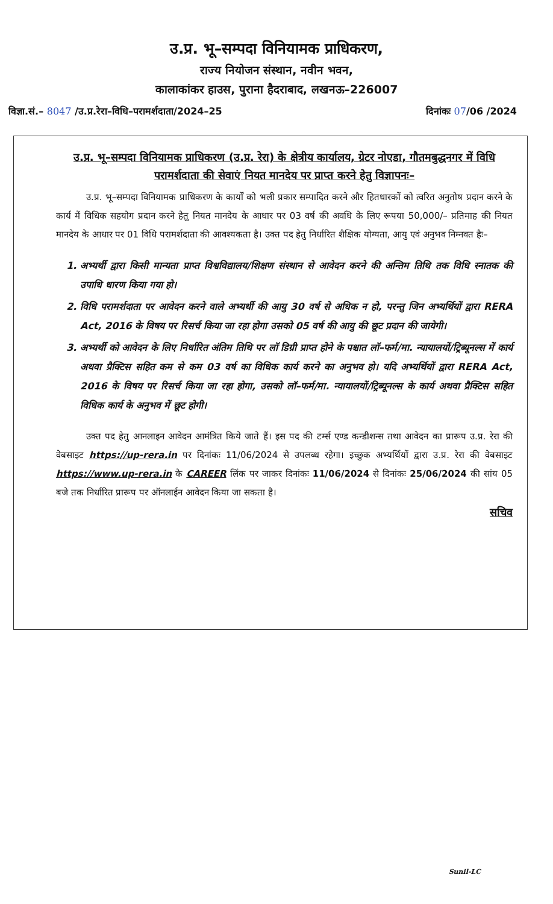उ.प्र. भू–सम्पदा विनियामक प्राधिकरण,
राज्य नियोजन संस्थान, नवीन भवन,
कालाकांकर हाउस, पुराना हैदराबाद, लखनऊ–226007
विज्ञा.सं.– 8047 /उ.प्र.रेरा–विधि–परामर्शदाता/2024–25 दिनांकः 07/06 /2024
उ.प्र. भू–सम्पदा विनियामक प्राधिकरण (उ.प्र. रेरा) के क्षेत्रीय कार्यालय, ग्रेटर नोएडा, गौतमबुद्धनगर में विधि परामर्शदाता की सेवाएं नियत मानदेय पर प्राप्त करने हेतु विज्ञापनः–
उ.प्र. भू–सम्पदा विनियामक प्राधिकरण के कार्यों को भली प्रकार सम्पादित करने और हितधारकों को त्वरित अनुतोष प्रदान करने के कार्य में विधिक सहयोग प्रदान करने हेतु नियत मानदेय के आधार पर 03 वर्ष की अवधि के लिए रूपया 50,000/– प्रतिमाह की नियत मानदेय के आधार पर 01 विधि परामर्शदाता की आवश्यकता है। उक्त पद हेतु निर्धारित शैक्षिक योग्यता, आयु एवं अनुभव निम्नवत हैः–
1. अभ्यर्थी द्वारा किसी मान्यता प्राप्त विश्वविद्यालय/शिक्षण संस्थान से आवेदन करने की अन्तिम तिथि तक विधि स्नातक की उपाधि धारण किया गया हो।
2. विधि परामर्शदाता पर आवेदन करने वाले अभ्यर्थी की आयु 30 वर्ष से अधिक न हो, परन्तु जिन अभ्यर्थियों द्वारा RERA Act, 2016 के विषय पर रिसर्च किया जा रहा होगा उसको 05 वर्ष की आयु की छूट प्रदान की जायेगी।
3. अभ्यर्थी को आवेदन के लिए निर्धारित अंतिम तिथि पर लॉ डिग्री प्राप्त होने के पश्चात लॉ–फर्म/मा. न्यायालयों/ट्रिब्यूनल्स में कार्य अथवा प्रैक्टिस सहित कम से कम 03 वर्ष का विधिक कार्य करने का अनुभव हो। यदि अभ्यर्थियों द्वारा RERA Act, 2016 के विषय पर रिसर्च किया जा रहा होगा, उसको लॉ–फर्म/मा. न्यायालयों/ट्रिब्यूनल्स के कार्य अथवा प्रैक्टिस सहित विधिक कार्य के अनुभव में छूट होगी।
उक्त पद हेतु आनलाइन आवेदन आमंत्रित किये जाते हैं। इस पद की टर्म्स एण्ड कन्डीशन्स तथा आवेदन का प्रारूप उ.प्र. रेरा की वेबसाइट https://up-rera.in पर दिनांकः 11/06/2024 से उपलब्ध रहेगा। इच्छुक अभ्यर्थियों द्वारा उ.प्र. रेरा की वेबसाइट https://www.up-rera.in के CAREER लिंक पर जाकर दिनांकः 11/06/2024 से दिनांकः 25/06/2024 की सांय 05 बजे तक निर्धारित प्रारूप पर ऑनलाईन आवेदन किया जा सकता है।
सचिव
Sunil-LC